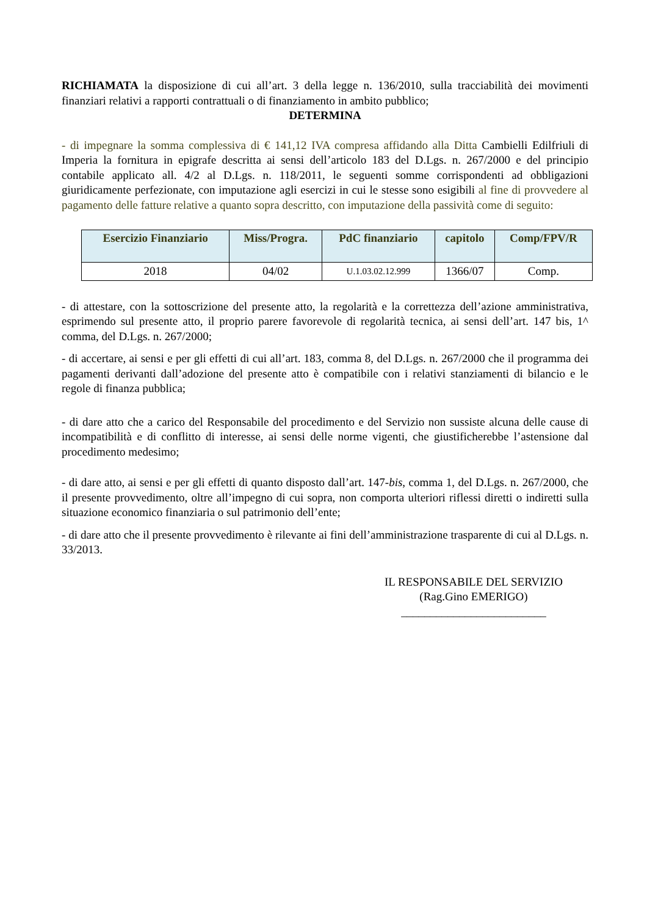RICHIAMATA la disposizione di cui all’art. 3 della legge n. 136/2010, sulla tracciabilità dei movimenti finanziari relativi a rapporti contrattuali o di finanziamento in ambito pubblico;
DETERMINA
- di impegnare la somma complessiva di € 141,12 IVA compresa affidando alla Ditta Cambielli Edilfriuli di Imperia la fornitura in epigrafe descritta ai sensi dell’articolo 183 del D.Lgs. n. 267/2000 e del principio contabile applicato all. 4/2 al D.Lgs. n. 118/2011, le seguenti somme corrispondenti ad obbligazioni giuridicamente perfezionate, con imputazione agli esercizi in cui le stesse sono esigibili al fine di provvedere al pagamento delle fatture relative a quanto sopra descritto, con imputazione della passività come di seguito:
| Esercizio Finanziario | Miss/Progra. | PdC finanziario | capitolo | Comp/FPV/R |
| --- | --- | --- | --- | --- |
| 2018 | 04/02 | U.1.03.02.12.999 | 1366/07 | Comp. |
- di attestare, con la sottoscrizione del presente atto, la regolarità e la correttezza dell’azione amministrativa, esprimendo sul presente atto, il proprio parere favorevole di regolarità tecnica, ai sensi dell’art. 147 bis, 1^ comma, del D.Lgs. n. 267/2000;
- di accertare, ai sensi e per gli effetti di cui all’art. 183, comma 8, del D.Lgs. n. 267/2000 che il programma dei pagamenti derivanti dall’adozione del presente atto è compatibile con i relativi stanziamenti di bilancio e le regole di finanza pubblica;
- di dare atto che a carico del Responsabile del procedimento e del Servizio non sussiste alcuna delle cause di incompatibilità e di conflitto di interesse, ai sensi delle norme vigenti, che giustificherebbe l’astensione dal procedimento medesimo;
- di dare atto, ai sensi e per gli effetti di quanto disposto dall’art. 147-bis, comma 1, del D.Lgs. n. 267/2000, che il presente provvedimento, oltre all’impegno di cui sopra, non comporta ulteriori riflessi diretti o indiretti sulla situazione economico finanziaria o sul patrimonio dell’ente;
- di dare atto che il presente provvedimento è rilevante ai fini dell’amministrazione trasparente di cui al D.Lgs. n. 33/2013.
IL RESPONSABILE DEL SERVIZIO
(Rag.Gino EMERIGO)
_________________________